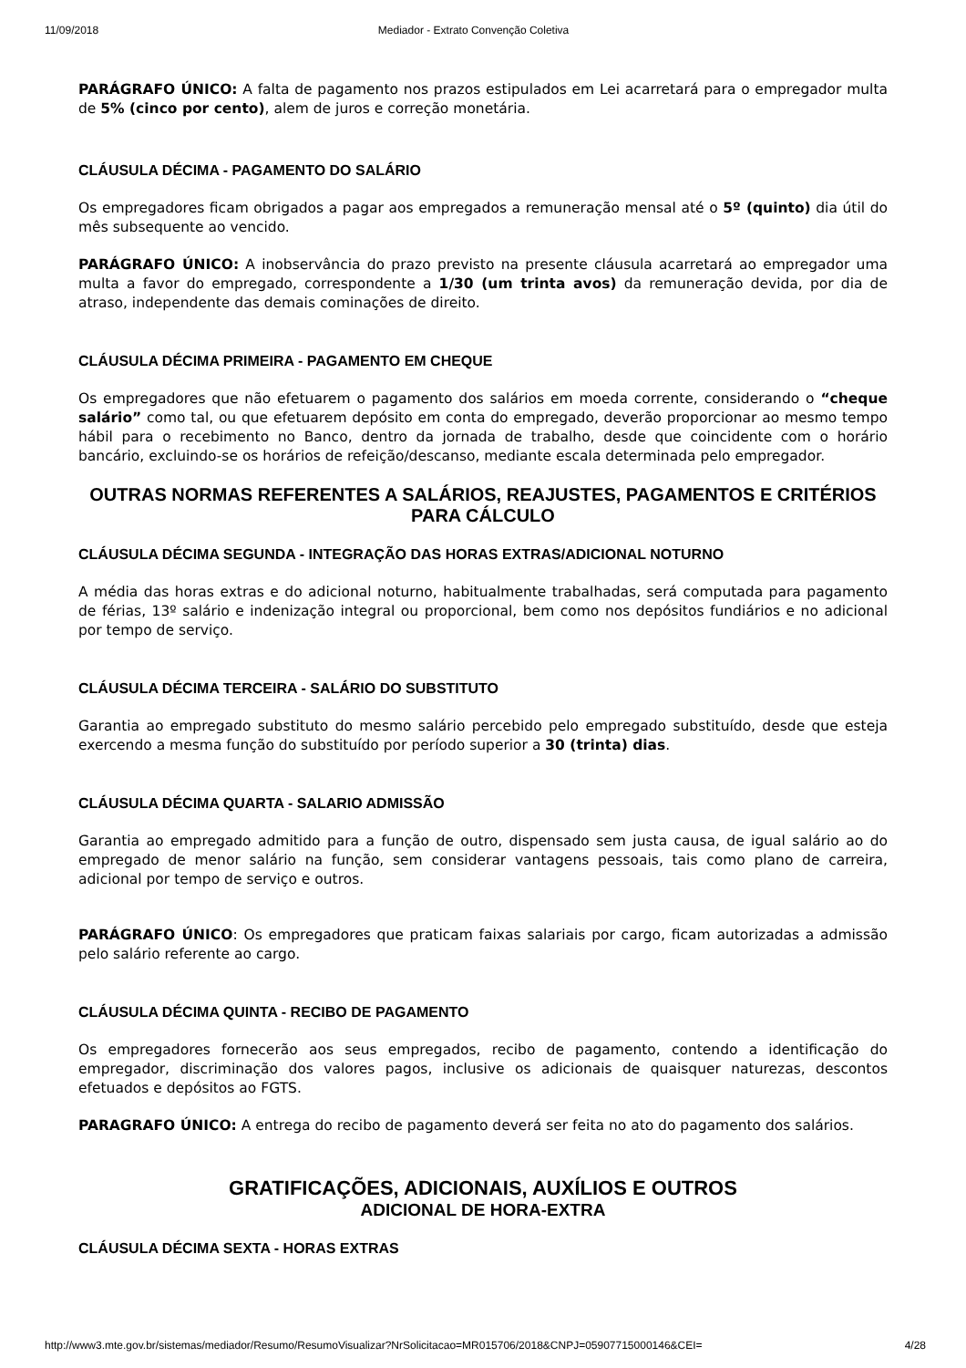11/09/2018 Mediador - Extrato Convenção Coletiva
PARÁGRAFO ÚNICO: A falta de pagamento nos prazos estipulados em Lei acarretará para o empregador multa de 5% (cinco por cento), alem de juros e correção monetária.
CLÁUSULA DÉCIMA - PAGAMENTO DO SALÁRIO
Os empregadores ficam obrigados a pagar aos empregados a remuneração mensal até o 5º (quinto) dia útil do mês subsequente ao vencido.
PARÁGRAFO ÚNICO: A inobservância do prazo previsto na presente cláusula acarretará ao empregador uma multa a favor do empregado, correspondente a 1/30 (um trinta avos) da remuneração devida, por dia de atraso, independente das demais cominações de direito.
CLÁUSULA DÉCIMA PRIMEIRA - PAGAMENTO EM CHEQUE
Os empregadores que não efetuarem o pagamento dos salários em moeda corrente, considerando o “cheque salário” como tal, ou que efetuarem depósito em conta do empregado, deverão proporcionar ao mesmo tempo hábil para o recebimento no Banco, dentro da jornada de trabalho, desde que coincidente com o horário bancário, excluindo-se os horários de refeição/descanso, mediante escala determinada pelo empregador.
OUTRAS NORMAS REFERENTES A SALÁRIOS, REAJUSTES, PAGAMENTOS E CRITÉRIOS PARA CÁLCULO
CLÁUSULA DÉCIMA SEGUNDA - INTEGRAÇÃO DAS HORAS EXTRAS/ADICIONAL NOTURNO
A média das horas extras e do adicional noturno, habitualmente trabalhadas, será computada para pagamento de férias, 13º salário e indenização integral ou proporcional, bem como nos depósitos fundiários e no adicional por tempo de serviço.
CLÁUSULA DÉCIMA TERCEIRA - SALÁRIO DO SUBSTITUTO
Garantia ao empregado substituto do mesmo salário percebido pelo empregado substituído, desde que esteja exercendo a mesma função do substituído por período superior a 30 (trinta) dias.
CLÁUSULA DÉCIMA QUARTA - SALARIO ADMISSÃO
Garantia ao empregado admitido para a função de outro, dispensado sem justa causa, de igual salário ao do empregado de menor salário na função, sem considerar vantagens pessoais, tais como plano de carreira, adicional por tempo de serviço e outros.
PARÁGRAFO ÚNICO: Os empregadores que praticam faixas salariais por cargo, ficam autorizadas a admissão pelo salário referente ao cargo.
CLÁUSULA DÉCIMA QUINTA - RECIBO DE PAGAMENTO
Os empregadores fornecerão aos seus empregados, recibo de pagamento, contendo a identificação do empregador, discriminação dos valores pagos, inclusive os adicionais de quaisquer naturezas, descontos efetuados e depósitos ao FGTS.
PARAGRAFO ÚNICO: A entrega do recibo de pagamento deverá ser feita no ato do pagamento dos salários.
GRATIFICAÇÕES, ADICIONAIS, AUXÍLIOS E OUTROS
ADICIONAL DE HORA-EXTRA
CLÁUSULA DÉCIMA SEXTA - HORAS EXTRAS
http://www3.mte.gov.br/sistemas/mediador/Resumo/ResumoVisualizar?NrSolicitacao=MR015706/2018&CNPJ=05907715000146&CEI= 4/28